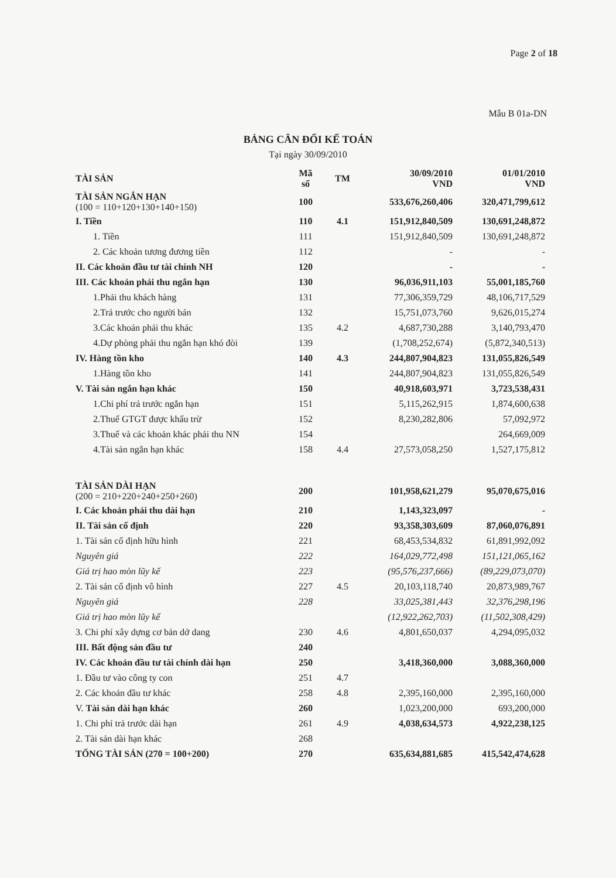Page 2 of 18
Mẫu B 01a-DN
BẢNG CÂN ĐỐI KẾ TOÁN
Tại ngày 30/09/2010
| TÀI SẢN | Mã số | TM | 30/09/2010 VND | 01/01/2010 VND |
| --- | --- | --- | --- | --- |
| TÀI SẢN NGẮN HẠN (100 = 110+120+130+140+150) | 100 | | 533,676,260,406 | 320,471,799,612 |
| I. Tiền | 110 | 4.1 | 151,912,840,509 | 130,691,248,872 |
| 1. Tiền | 111 | | 151,912,840,509 | 130,691,248,872 |
| 2. Các khoản tương đương tiền | 112 | | - | - |
| II. Các khoản đầu tư tài chính NH | 120 | | - | - |
| III. Các khoản phải thu ngắn hạn | 130 | | 96,036,911,103 | 55,001,185,760 |
| 1.Phải thu khách hàng | 131 | | 77,306,359,729 | 48,106,717,529 |
| 2.Trả trước cho người bán | 132 | | 15,751,073,760 | 9,626,015,274 |
| 3.Các khoản phải thu khác | 135 | 4.2 | 4,687,730,288 | 3,140,793,470 |
| 4.Dự phòng phải thu ngắn hạn khó đòi | 139 | | (1,708,252,674) | (5,872,340,513) |
| IV. Hàng tồn kho | 140 | 4.3 | 244,807,904,823 | 131,055,826,549 |
| 1.Hàng tồn kho | 141 | | 244,807,904,823 | 131,055,826,549 |
| V. Tài sản ngắn hạn khác | 150 | | 40,918,603,971 | 3,723,538,431 |
| 1.Chi phí trả trước ngắn hạn | 151 | | 5,115,262,915 | 1,874,600,638 |
| 2.Thuế GTGT được khấu trừ | 152 | | 8,230,282,806 | 57,092,972 |
| 3.Thuế và các khoản khác phải thu NN | 154 | | | 264,669,009 |
| 4.Tài sản ngắn hạn khác | 158 | 4.4 | 27,573,058,250 | 1,527,175,812 |
| TÀI SẢN DÀI HẠN (200 = 210+220+240+250+260) | 200 | | 101,958,621,279 | 95,070,675,016 |
| I. Các khoản phải thu dài hạn | 210 | | 1,143,323,097 | - |
| II. Tài sản cố định | 220 | | 93,358,303,609 | 87,060,076,891 |
| 1. Tài sản cố định hữu hình | 221 | | 68,453,534,832 | 61,891,992,092 |
| Nguyên giá | 222 | | 164,029,772,498 | 151,121,065,162 |
| Giá trị hao mòn lũy kế | 223 | | (95,576,237,666) | (89,229,073,070) |
| 2. Tài sản cố định vô hình | 227 | 4.5 | 20,103,118,740 | 20,873,989,767 |
| Nguyên giá | 228 | | 33,025,381,443 | 32,376,298,196 |
| Giá trị hao mòn lũy kế | | | (12,922,262,703) | (11,502,308,429) |
| 3. Chi phí xây dựng cơ bản dở dang | 230 | 4.6 | 4,801,650,037 | 4,294,095,032 |
| III. Bất động sản đầu tư | 240 | | | |
| IV. Các khoản đầu tư tài chính dài hạn | 250 | | 3,418,360,000 | 3,088,360,000 |
| 1. Đầu tư vào công ty con | 251 | 4.7 | | |
| 2. Các khoản đầu tư khác | 258 | 4.8 | 2,395,160,000 | 2,395,160,000 |
| V. Tài sản dài hạn khác | 260 | | 1,023,200,000 | 693,200,000 |
| 1. Chi phí trả trước dài hạn | 261 | 4.9 | 4,038,634,573 | 4,922,238,125 |
| 2. Tài sản dài hạn khác | 268 | | | |
| TỔNG TÀI SẢN (270 = 100+200) | 270 | | 635,634,881,685 | 415,542,474,628 |